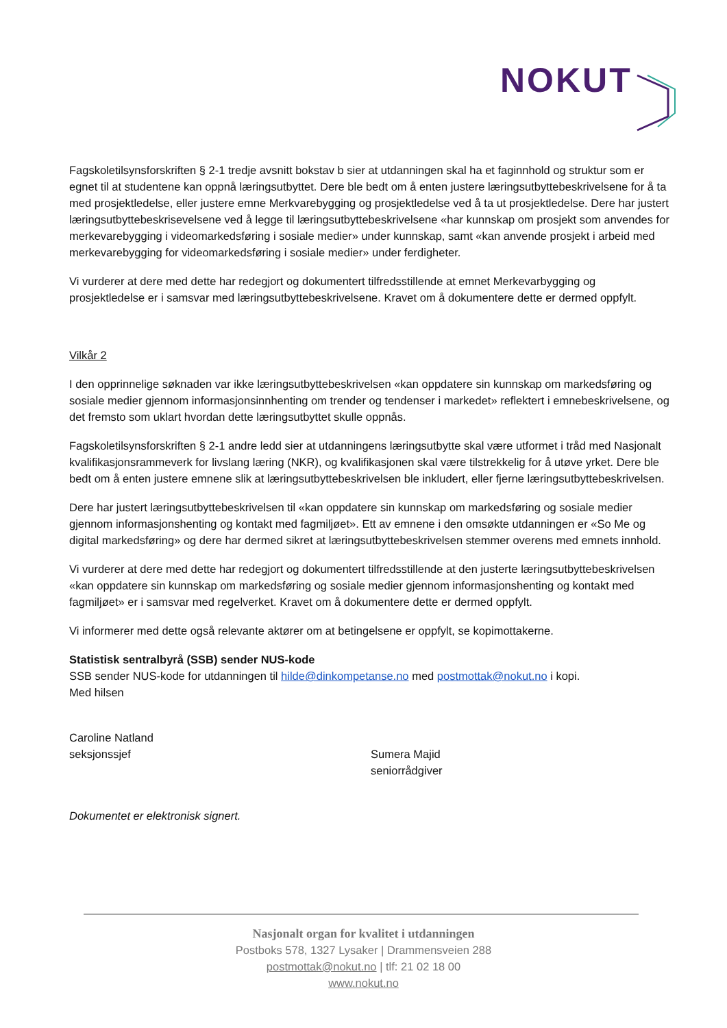NOKUT
Fagskoletilsynsforskriften § 2-1 tredje avsnitt bokstav b sier at utdanningen skal ha et faginnhold og struktur som er egnet til at studentene kan oppnå læringsutbyttet. Dere ble bedt om å enten justere læringsutbyttebeskrivelsene for å ta med prosjektledelse, eller justere emne Merkvarebygging og prosjektledelse ved å ta ut prosjektledelse. Dere har justert læringsutbyttebeskrisevelsene ved å legge til læringsutbyttebeskrivelsene «har kunnskap om prosjekt som anvendes for merkevarebygging i videomarkedsføring i sosiale medier» under kunnskap, samt «kan anvende prosjekt i arbeid med merkevarebygging for videomarkedsføring i sosiale medier» under ferdigheter.
Vi vurderer at dere med dette har redegjort og dokumentert tilfredsstillende at emnet Merkevarbygging og prosjektledelse er i samsvar med læringsutbyttebeskrivelsene. Kravet om å dokumentere dette er dermed oppfylt.
Vilkår 2
I den opprinnelige søknaden var ikke læringsutbyttebeskrivelsen «kan oppdatere sin kunnskap om markedsføring og sosiale medier gjennom informasjonsinnhenting om trender og tendenser i markedet» reflektert i emnebeskrivelsene, og det fremsto som uklart hvordan dette læringsutbyttet skulle oppnås.
Fagskoletilsynsforskriften § 2-1 andre ledd sier at utdanningens læringsutbytte skal være utformet i tråd med Nasjonalt kvalifikasjonsrammeverk for livslang læring (NKR), og kvalifikasjonen skal være tilstrekkelig for å utøve yrket. Dere ble bedt om å enten justere emnene slik at læringsutbyttebeskrivelsen ble inkludert, eller fjerne læringsutbyttebeskrivelsen.
Dere har justert læringsutbyttebeskrivelsen til «kan oppdatere sin kunnskap om markedsføring og sosiale medier gjennom informasjonshenting og kontakt med fagmiljøet». Ett av emnene i den omsøkte utdanningen er «So Me og digital markedsføring» og dere har dermed sikret at læringsutbyttebeskrivelsen stemmer overens med emnets innhold.
Vi vurderer at dere med dette har redegjort og dokumentert tilfredsstillende at den justerte læringsutbyttebeskrivelsen «kan oppdatere sin kunnskap om markedsføring og sosiale medier gjennom informasjonshenting og kontakt med fagmiljøet» er i samsvar med regelverket. Kravet om å dokumentere dette er dermed oppfylt.
Vi informerer med dette også relevante aktører om at betingelsene er oppfylt, se kopimottakerne.
Statistisk sentralbyrå (SSB) sender NUS-kode
SSB sender NUS-kode for utdanningen til hilde@dinkompetanse.no med postmottak@nokut.no i kopi.
Med hilsen
Caroline Natland
seksjonssjef
Sumera Majid
seniorrådgiver
Dokumentet er elektronisk signert.
Nasjonalt organ for kvalitet i utdanningen
Postboks 578, 1327 Lysaker | Drammensveien 288
postmottak@nokut.no | tlf: 21 02 18 00
www.nokut.no